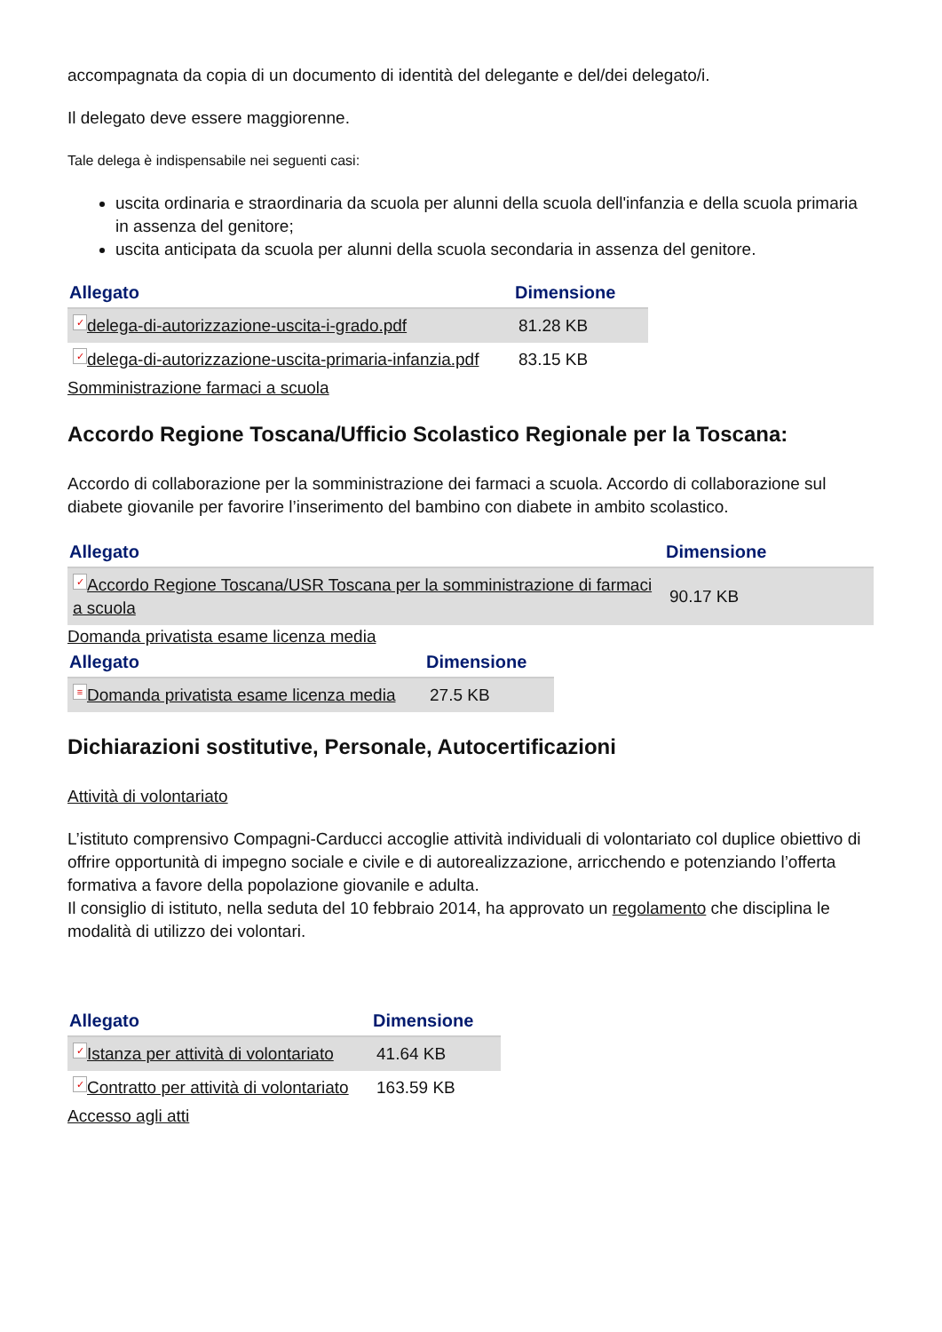accompagnata da copia di un documento di identità del delegante e del/dei delegato/i.
Il delegato deve essere maggiorenne.
Tale delega è indispensabile nei seguenti casi:
uscita ordinaria e straordinaria da scuola per alunni della scuola dell'infanzia e della scuola primaria in assenza del genitore;
uscita anticipata da scuola per alunni della scuola secondaria in assenza del genitore.
| Allegato | Dimensione |
| --- | --- |
| ✓ delega-di-autorizzazione-uscita-i-grado.pdf | 81.28 KB |
| ✓ delega-di-autorizzazione-uscita-primaria-infanzia.pdf | 83.15 KB |
Somministrazione farmaci a scuola
Accordo Regione Toscana/Ufficio Scolastico Regionale per la Toscana:
Accordo di collaborazione per la somministrazione dei farmaci a scuola. Accordo di collaborazione sul diabete giovanile per favorire l’inserimento del bambino con diabete in ambito scolastico.
| Allegato | Dimensione |
| --- | --- |
| ✓ Accordo Regione Toscana/USR Toscana per la somministrazione di farmaci a scuola | 90.17 KB |
Domanda privatista esame licenza media
| Allegato | Dimensione |
| --- | --- |
| ≡ Domanda privatista esame licenza media | 27.5 KB |
Dichiarazioni sostitutive, Personale, Autocertificazioni
Attività di volontariato
L’istituto comprensivo Compagni-Carducci accoglie attività individuali di volontariato col duplice obiettivo di offrire opportunità di impegno sociale e civile e di autorealizzazione, arricchendo e potenziando l’offerta formativa a favore della popolazione giovanile e adulta.
Il consiglio di istituto, nella seduta del 10 febbraio 2014, ha approvato un regolamento che disciplina le modalità di utilizzo dei volontari.
| Allegato | Dimensione |
| --- | --- |
| ✓ Istanza per attività di volontariato | 41.64 KB |
| ✓ Contratto per attività di volontariato | 163.59 KB |
Accesso agli atti